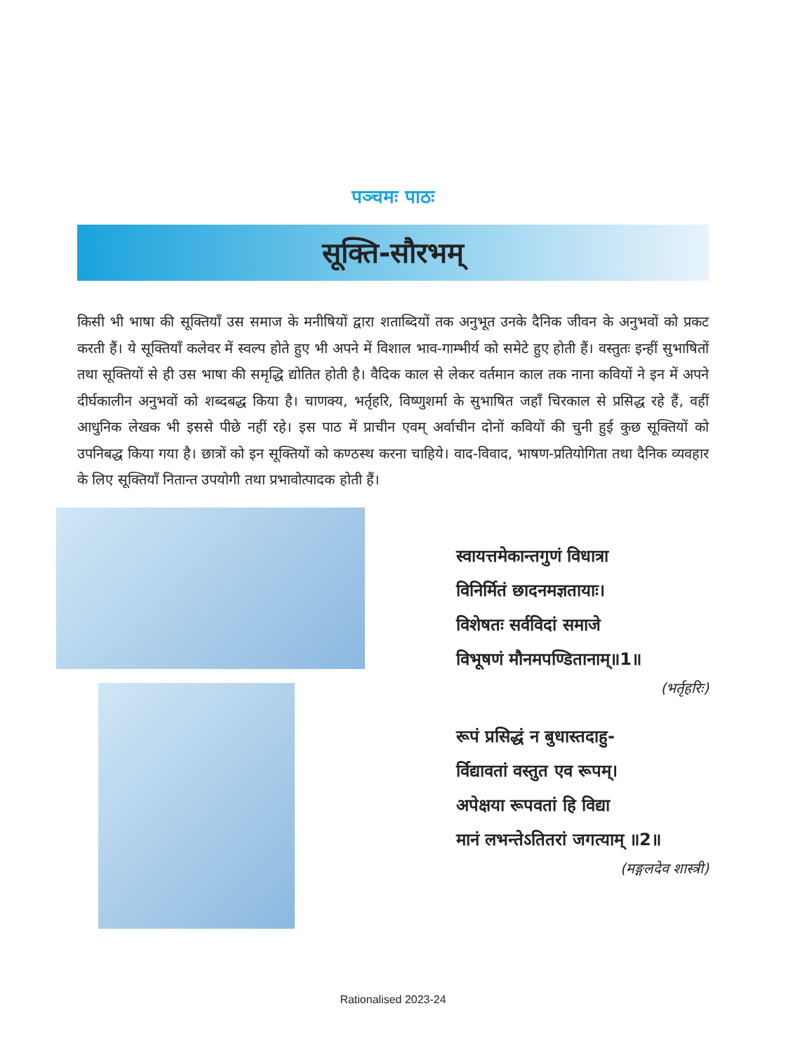पञ्चमः पाठः
सूक्ति-सौरभम्
किसी भी भाषा की सूक्तियाँ उस समाज के मनीषियों द्वारा शताब्दियों तक अनुभूत उनके दैनिक जीवन के अनुभवों को प्रकट करती हैं। ये सूक्तियाँ कलेवर में स्वल्प होते हुए भी अपने में विशाल भाव-गाम्भीर्य को समेटे हुए होती हैं। वस्तुतः इन्हीं सुभाषितों तथा सूक्तियों से ही उस भाषा की समृद्धि द्योतित होती है। वैदिक काल से लेकर वर्तमान काल तक नाना कवियों ने इन में अपने दीर्घकालीन अनुभवों को शब्दबद्ध किया है। चाणक्य, भर्तृहरि, विष्णुशर्मा के सुभाषित जहाँ चिरकाल से प्रसिद्ध रहे हैं, वहीं आधुनिक लेखक भी इससे पीछे नहीं रहे। इस पाठ में प्राचीन एवम् अर्वाचीन दोनों कवियों की चुनी हुई कुछ सूक्तियों को उपनिबद्ध किया गया है। छात्रों को इन सूक्तियों को कण्ठस्थ करना चाहिये। वाद-विवाद, भाषण-प्रतियोगिता तथा दैनिक व्यवहार के लिए सूक्तियाँ नितान्त उपयोगी तथा प्रभावोत्पादक होती हैं।
स्वायत्तमेकान्तगुणं विधात्रा
विनिर्मितं छादनमज्ञतायाः।
विशेषतः सर्वविदां समाजे
विभूषणं मौनमपण्डितानाम्॥1॥
(भर्तृहरिः)
रूपं प्रसिद्धं न बुधास्तदाहु-
र्विद्यावतां वस्तुत एव रूपम्।
अपेक्षया रूपवतां हि विद्या
मानं लभन्तेऽतितरां जगत्याम् ॥2॥
(मङ्गलदेव शास्त्री)
Rationalised 2023-24